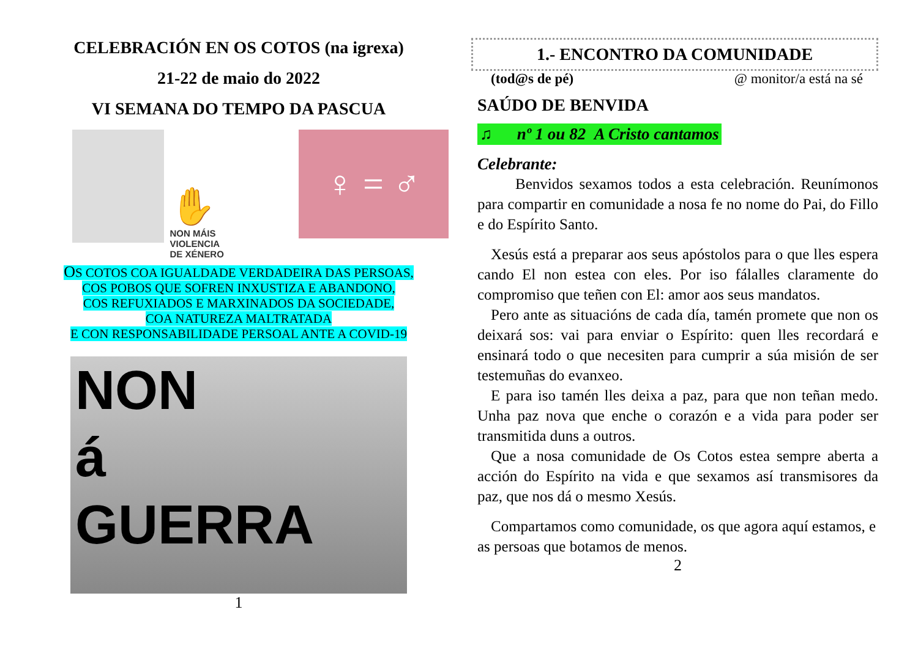CELEBRACIÓN EN OS COTOS (na igrexa)
21-22 de maio do 2022
VI SEMANA DO TEMPO DA PASCUA
✋
NON MÁIS
VIOLENCIA
DE XÉNERO
♀ = ♂
OS COTOS COA IGUALDADE VERDADEIRA DAS PERSOAS,
COS POBOS QUE SOFREN INXUSTIZA E ABANDONO,
COS REFUXIADOS E MARXINADOS DA SOCIEDADE,
COA NATUREZA MALTRATADA
E CON RESPONSABILIDADE PERSOAL ANTE A COVID-19
NON
á
GUERRA
1
1.- ENCONTRO DA COMUNIDADE
(tod@s de pé) @ monitor/a está na sé
SAÚDO DE BENVIDA
♫ nº 1 ou 82 A Cristo cantamos
Celebrante:
Benvidos sexamos todos a esta celebración. Reunímonos para compartir en comunidade a nosa fe no nome do Pai, do Fillo e do Espírito Santo.
Xesús está a preparar aos seus apóstolos para o que lles espera cando El non estea con eles. Por iso fálalles claramente do compromiso que teñen con El: amor aos seus mandatos.
Pero ante as situacións de cada día, tamén promete que non os deixará sos: vai para enviar o Espírito: quen lles recordará e ensinará todo o que necesiten para cumprir a súa misión de ser testemuñas do evanxeo.
E para iso tamén lles deixa a paz, para que non teñan medo. Unha paz nova que enche o corazón e a vida para poder ser transmitida duns a outros.
Que a nosa comunidade de Os Cotos estea sempre aberta a acción do Espírito na vida e que sexamos así transmisores da paz, que nos dá o mesmo Xesús.
Compartamos como comunidade, os que agora aquí estamos, e as persoas que botamos de menos.
2